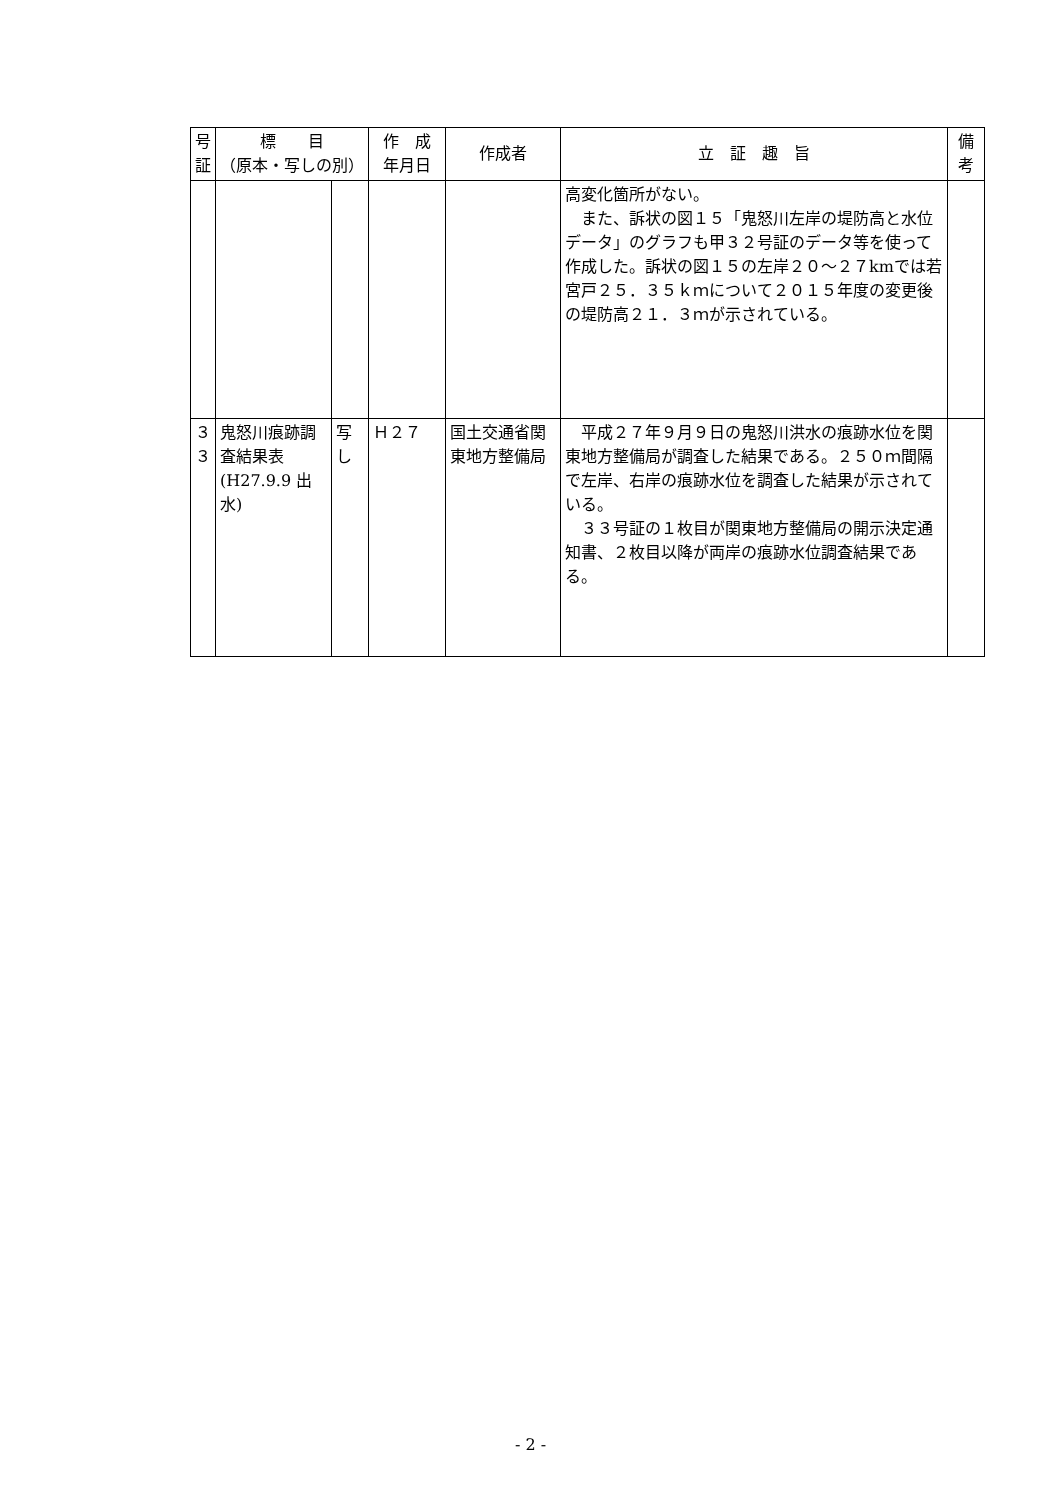| 号 証 | 標 目 （原本・写しの別） | | 作 成 年月日 | 作成者 | 立 証 趣 旨 | 備 考 |
| --- | --- | --- | --- | --- | --- | --- |
| | | | | | 高変化箇所がない。 また、訴状の図１５「鬼怒川左岸の堤防高と水位データ」のグラフも甲３２号証のデータ等を使って作成した。訴状の図１５の左岸２０～２７kmでは若宮戸２５．３５ｋｍについて２０１５年度の変更後の堤防高２１．３ｍが示されている。 | |
| ３ ３ | 鬼怒川痕跡調査結果表(H27.9.9 出水) | 写し | Ｈ２７ | 国土交通省関東地方整備局 | 平成２７年９月９日の鬼怒川洪水の痕跡水位を関東地方整備局が調査した結果である。２５０ｍ間隔で左岸、右岸の痕跡水位を調査した結果が示されている。 ３３号証の１枚目が関東地方整備局の開示決定通知書、２枚目以降が両岸の痕跡水位調査結果である。 | |
- 2 -